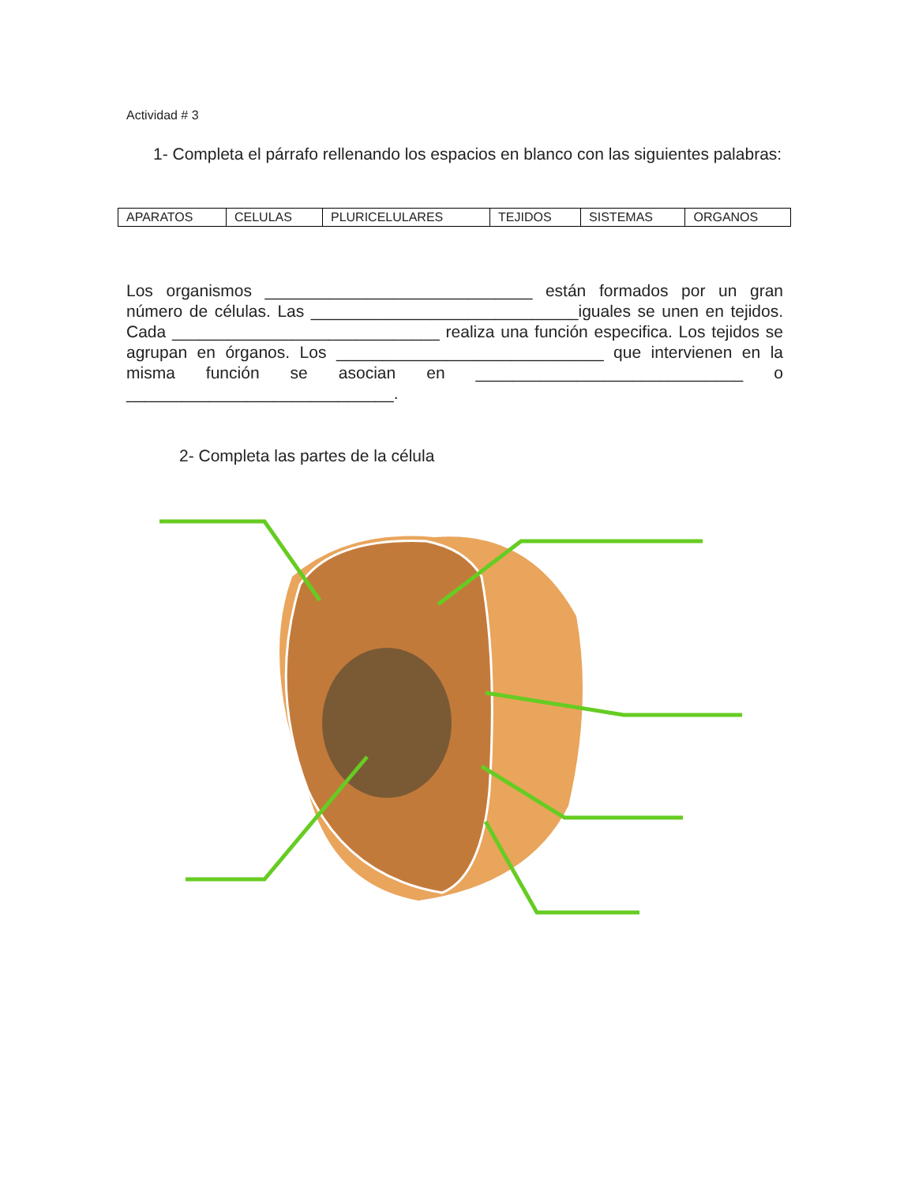Actividad # 3
1- Completa el párrafo rellenando los espacios en blanco con las siguientes palabras:
| APARATOS | CELULAS | PLURICELULARES | TEJIDOS | SISTEMAS | ORGANOS |
Los organismos _____________________________ están formados por un gran número de células. Las _____________________________iguales se unen en tejidos. Cada _____________________________ realiza una función especifica. Los tejidos se agrupan en órganos. Los _____________________________ que intervienen en la misma función se asocian en _____________________________ o _____________________________.
2- Completa las partes de la célula